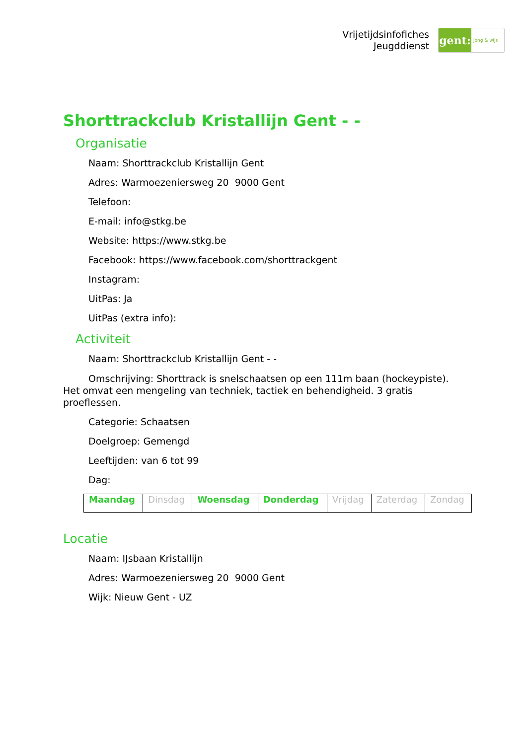Vrijetijdsinfofiches
Jeugddienst
gent:
jong & wijs
Shorttrackclub Kristallijn Gent - -
Organisatie
Naam: Shorttrackclub Kristallijn Gent
Adres: Warmoezeniersweg 20 9000 Gent
Telefoon:
E-mail: info@stkg.be
Website: https://www.stkg.be
Facebook: https://www.facebook.com/shorttrackgent
Instagram:
UitPas: Ja
UitPas (extra info):
Activiteit
Naam: Shorttrackclub Kristallijn Gent - -
Omschrijving: Shorttrack is snelschaatsen op een 111m baan (hockeypiste). Het omvat een mengeling van techniek, tactiek en behendigheid. 3 gratis proeflessen.
Categorie: Schaatsen
Doelgroep: Gemengd
Leeftijden: van 6 tot 99
Dag:
| Maandag | Dinsdag | Woensdag | Donderdag | Vrijdag | Zaterdag | Zondag |
Locatie
Naam: IJsbaan Kristallijn
Adres: Warmoezeniersweg 20 9000 Gent
Wijk: Nieuw Gent - UZ